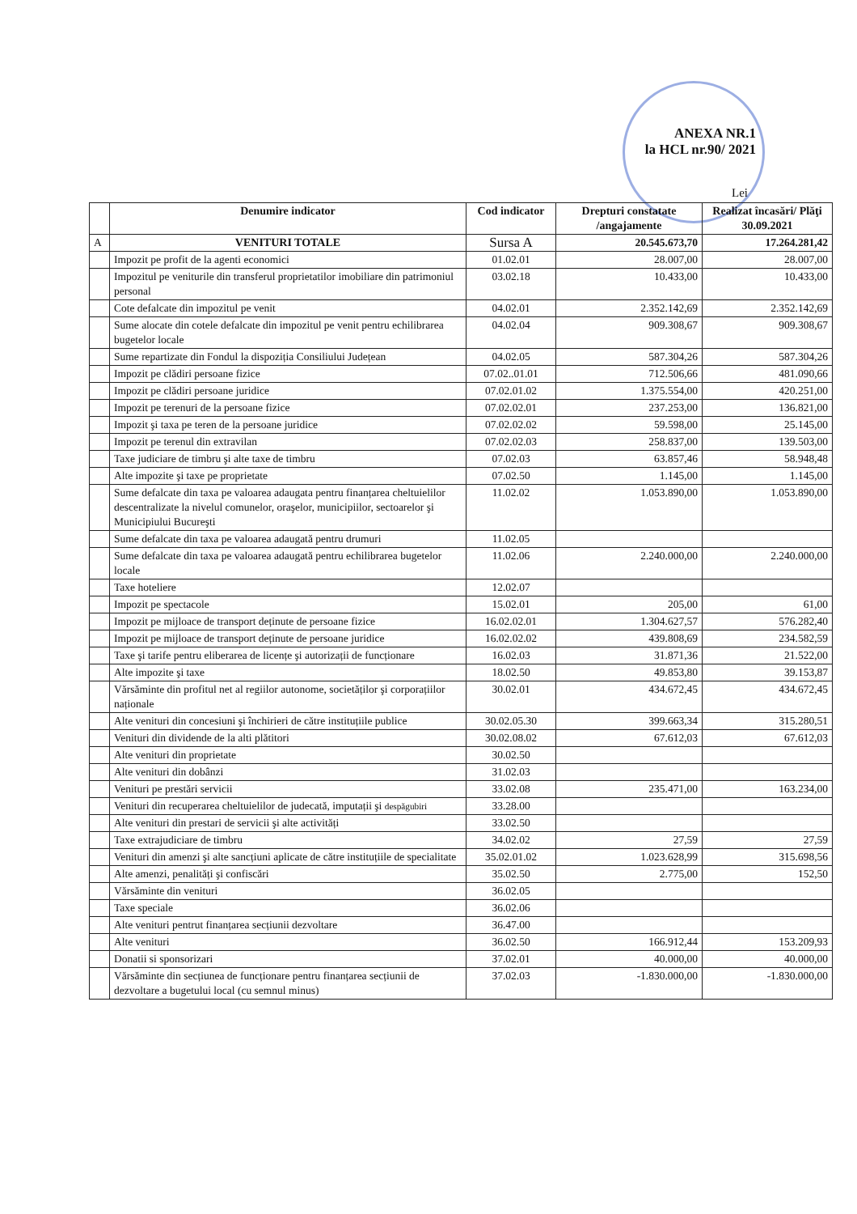ANEXA NR.1
la HCL nr.90/ 2021
Lei
| | Denumire indicator | Cod indicator | Drepturi constatate /angajamente | Realizat încasări/ Plăţi 30.09.2021 |
| --- | --- | --- | --- | --- |
| A | VENITURI TOTALE | Sursa A | 20.545.673,70 | 17.264.281,42 |
| | Impozit pe profit de la agenti economici | 01.02.01 | 28.007,00 | 28.007,00 |
| | Impozitul pe veniturile din transferul proprietatilor imobiliare din patrimoniul personal | 03.02.18 | 10.433,00 | 10.433,00 |
| | Cote defalcate din impozitul pe venit | 04.02.01 | 2.352.142,69 | 2.352.142,69 |
| | Sume alocate din cotele defalcate din impozitul pe venit pentru echilibrarea bugetelor locale | 04.02.04 | 909.308,67 | 909.308,67 |
| | Sume repartizate din Fondul la dispoziția Consiliului Județean | 04.02.05 | 587.304,26 | 587.304,26 |
| | Impozit pe clădiri persoane fizice | 07.02..01.01 | 712.506,66 | 481.090,66 |
| | Impozit pe clădiri persoane juridice | 07.02.01.02 | 1.375.554,00 | 420.251,00 |
| | Impozit pe terenuri de la persoane fizice | 07.02.02.01 | 237.253,00 | 136.821,00 |
| | Impozit şi taxa pe teren de la persoane juridice | 07.02.02.02 | 59.598,00 | 25.145,00 |
| | Impozit pe terenul din extravilan | 07.02.02.03 | 258.837,00 | 139.503,00 |
| | Taxe judiciare de timbru şi alte taxe de timbru | 07.02.03 | 63.857,46 | 58.948,48 |
| | Alte impozite şi taxe pe proprietate | 07.02.50 | 1.145,00 | 1.145,00 |
| | Sume defalcate din taxa pe valoarea adaugata pentru finanțarea cheltuielilor descentralizate la nivelul comunelor, oraşelor, municipiilor, sectoarelor şi Municipiului Bucureşti | 11.02.02 | 1.053.890,00 | 1.053.890,00 |
| | Sume defalcate din taxa pe valoarea adaugată pentru drumuri | 11.02.05 | | |
| | Sume defalcate din taxa pe valoarea adaugată pentru echilibrarea bugetelor locale | 11.02.06 | 2.240.000,00 | 2.240.000,00 |
| | Taxe hoteliere | 12.02.07 | | |
| | Impozit pe spectacole | 15.02.01 | 205,00 | 61,00 |
| | Impozit pe mijloace de transport deținute de persoane fizice | 16.02.02.01 | 1.304.627,57 | 576.282,40 |
| | Impozit pe mijloace de transport deținute de persoane juridice | 16.02.02.02 | 439.808,69 | 234.582,59 |
| | Taxe şi tarife pentru eliberarea de licențe şi autorizații de funcționare | 16.02.03 | 31.871,36 | 21.522,00 |
| | Alte impozite şi taxe | 18.02.50 | 49.853,80 | 39.153,87 |
| | Vărsăminte din profitul net al regiilor autonome, societăților şi corporațiilor naționale | 30.02.01 | 434.672,45 | 434.672,45 |
| | Alte venituri din concesiuni şi închirieri de către instituțiile publice | 30.02.05.30 | 399.663,34 | 315.280,51 |
| | Venituri din dividende de la alti plătitori | 30.02.08.02 | 67.612,03 | 67.612,03 |
| | Alte venituri din proprietate | 30.02.50 | | |
| | Alte venituri din dobânzi | 31.02.03 | | |
| | Venituri pe prestări servicii | 33.02.08 | 235.471,00 | 163.234,00 |
| | Venituri din recuperarea cheltuielilor de judecată, imputații şi despăgubiri | 33.28.00 | | |
| | Alte venituri din prestari de servicii şi alte activități | 33.02.50 | | |
| | Taxe extrajudiciare de timbru | 34.02.02 | 27,59 | 27,59 |
| | Venituri din amenzi şi alte sancțiuni aplicate de către instituțiile de specialitate | 35.02.01.02 | 1.023.628,99 | 315.698,56 |
| | Alte amenzi, penalități şi confiscări | 35.02.50 | 2.775,00 | 152,50 |
| | Vărsăminte din venituri | 36.02.05 | | |
| | Taxe speciale | 36.02.06 | | |
| | Alte venituri pentrut finanțarea secțiunii dezvoltare | 36.47.00 | | |
| | Alte venituri | 36.02.50 | 166.912,44 | 153.209,93 |
| | Donatii si sponsorizari | 37.02.01 | 40.000,00 | 40.000,00 |
| | Vărsăminte din secțiunea de funcționare pentru finanțarea secțiunii de dezvoltare a bugetului local (cu semnul minus) | 37.02.03 | -1.830.000,00 | -1.830.000,00 |